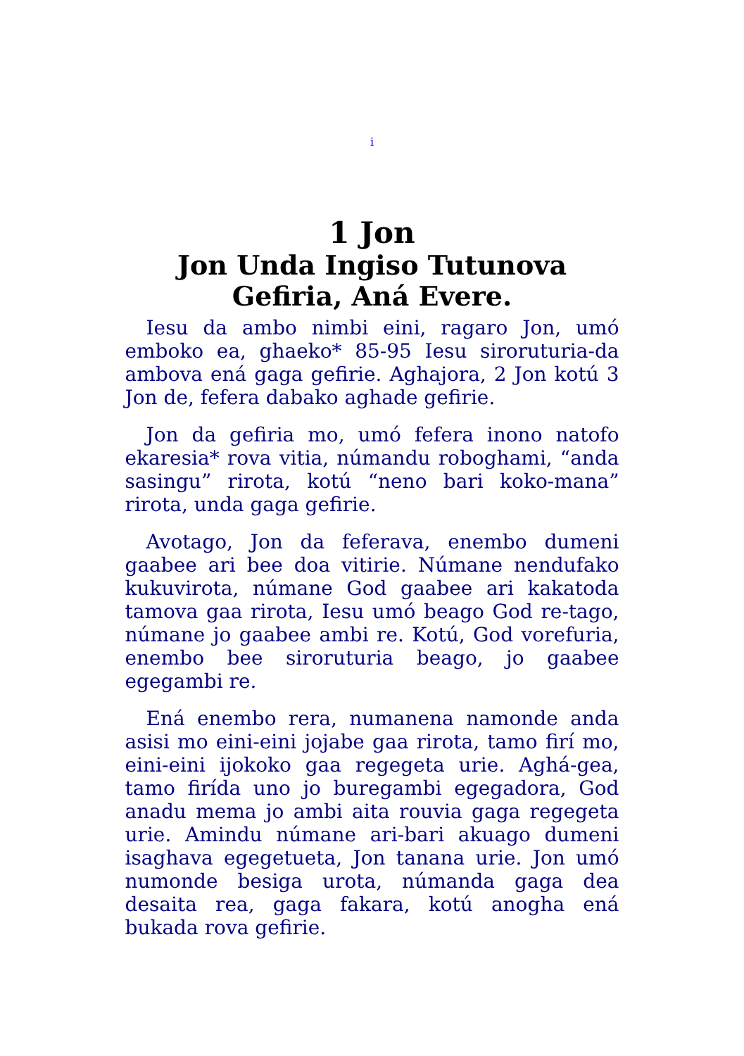i
1 Jon
Jon Unda Ingiso Tutunova Gefiria, Aná Evere.
Iesu da ambo nimbi eini, ragaro Jon, umó emboko ea, ghaeko* 85-95 Iesu siroruturia-da ambova ená gaga gefirie. Aghajora, 2 Jon kotú 3 Jon de, fefera dabako aghade gefirie.
Jon da gefiria mo, umó fefera inono natofo ekaresia* rova vitia, númandu roboghami, “anda sasingu” rirota, kotú “neno bari koko-mana” rirota, unda gaga gefirie.
Avotago, Jon da feferava, enembo dumeni gaabee ari bee doa vitirie. Númane nendufako kukuvirota, númane God gaabee ari kakatoda tamova gaa rirota, Iesu umó beago God re-tago, númane jo gaabee ambi re. Kotú, God vorefuria, enembo bee siroruturia beago, jo gaabee egegambi re.
Ená enembo rera, numanena namonde anda asisi mo eini-eini jojabe gaa rirota, tamo firí mo, eini-eini ijokoko gaa regegeta urie. Aghá-gea, tamo firída uno jo buregambi egegadora, God anadu mema jo ambi aita rouvia gaga regegeta urie. Amindu númane ari-bari akuago dumeni isaghava egegetueta, Jon tanana urie. Jon umó numonde besiga urota, númanda gaga dea desaita rea, gaga fakara, kotú anogha ená bukada rova gefirie.